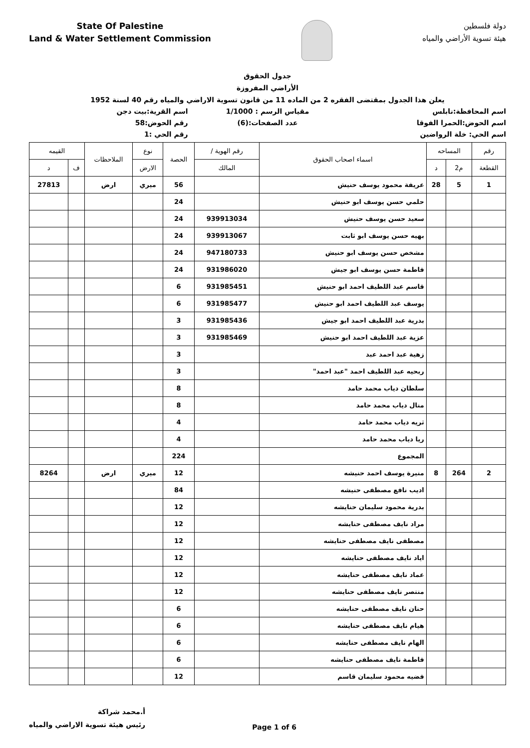State Of Palestine
Land & Water Settlement Commission
دولة فلسطين
هيئة تسوية الأراضي والمياه
جدول الحقوق
الأراضي المفروزة
يعلن هذا الجدول بمقتضى الفقره 2 من الماده 11 من قانون تسوية الاراضي والمياه رقم 40 لسنة 1952
اسم المحافظة:نابلس
مقياس الرسم : 1/1000
اسم القرية:بيت دجن
اسم الحوض:الحمرا الفوقا
عدد الصفحات:(6)
رقم الحوض:58
اسم الحي: خلة الرواضين
رقم الحي :1
| رقم | المساحه | | اسماء اصحاب الحقوق | رقم الهوية / | الحصة | نوع | الملاحظات | القيمه | |
| --- | --- | --- | --- | --- | --- | --- | --- | --- | --- |
| القطعة | م2 | د | | المالك | | الارض | | ف | د |
| 1 | 5 | 28 | عريفة محمود يوسف حنيش | | 56 | ميري | ارض | | 27813 |
| | | | حلمي حسن يوسف ابو حنيش | | 24 | | | | |
| | | | سعيد حسن يوسف حنيش | 939913034 | 24 | | | | |
| | | | بهيه حسن يوسف ابو ثابت | 939913067 | 24 | | | | |
| | | | مشخص حسن يوسف ابو حنيش | 947180733 | 24 | | | | |
| | | | فاطمة حسن يوسف ابو جيش | 931986020 | 24 | | | | |
| | | | قاسم عبد اللطيف احمد ابو حنيش | 931985451 | 6 | | | | |
| | | | يوسف عبد اللطيف احمد ابو حنيش | 931985477 | 6 | | | | |
| | | | بدرية عبد اللطيف احمد ابو جيش | 931985436 | 3 | | | | |
| | | | عزية عبد اللطيف احمد ابو حنيش | 931985469 | 3 | | | | |
| | | | زهية عبد احمد عبد | | 3 | | | | |
| | | | ربحيه عبد اللطيف احمد "عبد احمد" | | 3 | | | | |
| | | | سلطان دياب محمد حامد | | 8 | | | | |
| | | | منال دياب محمد حامد | | 8 | | | | |
| | | | ثريه دياب محمد حامد | | 4 | | | | |
| | | | ريا دياب محمد حامد | | 4 | | | | |
| | | | المجموع | | 224 | | | | |
| 2 | 264 | 8 | منيرة يوسف احمد حنيشه | | 12 | ميري | ارض | | 8264 |
| | | | اديب نافع مصطفى حنيشه | | 84 | | | | |
| | | | بدرية محمود سليمان حنايشه | | 12 | | | | |
| | | | مراد نايف مصطفى حنايشه | | 12 | | | | |
| | | | مصطفى نايف مصطفى حنايشه | | 12 | | | | |
| | | | اياد نايف مصطفى حنايشه | | 12 | | | | |
| | | | عماد نايف مصطفى حنايشه | | 12 | | | | |
| | | | منتصر نايف مصطفى حنايشه | | 12 | | | | |
| | | | حنان نايف مصطفى حنايشه | | 6 | | | | |
| | | | هيام نايف مصطفى حنايشه | | 6 | | | | |
| | | | الهام نايف مصطفى حنايشه | | 6 | | | | |
| | | | فاطمة نايف مصطفى حنايشه | | 6 | | | | |
| | | | فضيه محمود سليمان قاسم | | 12 | | | | |
أ.محمد شراكة
رئيس هيئة تسوية الاراضي والمياه
Page 1 of 6